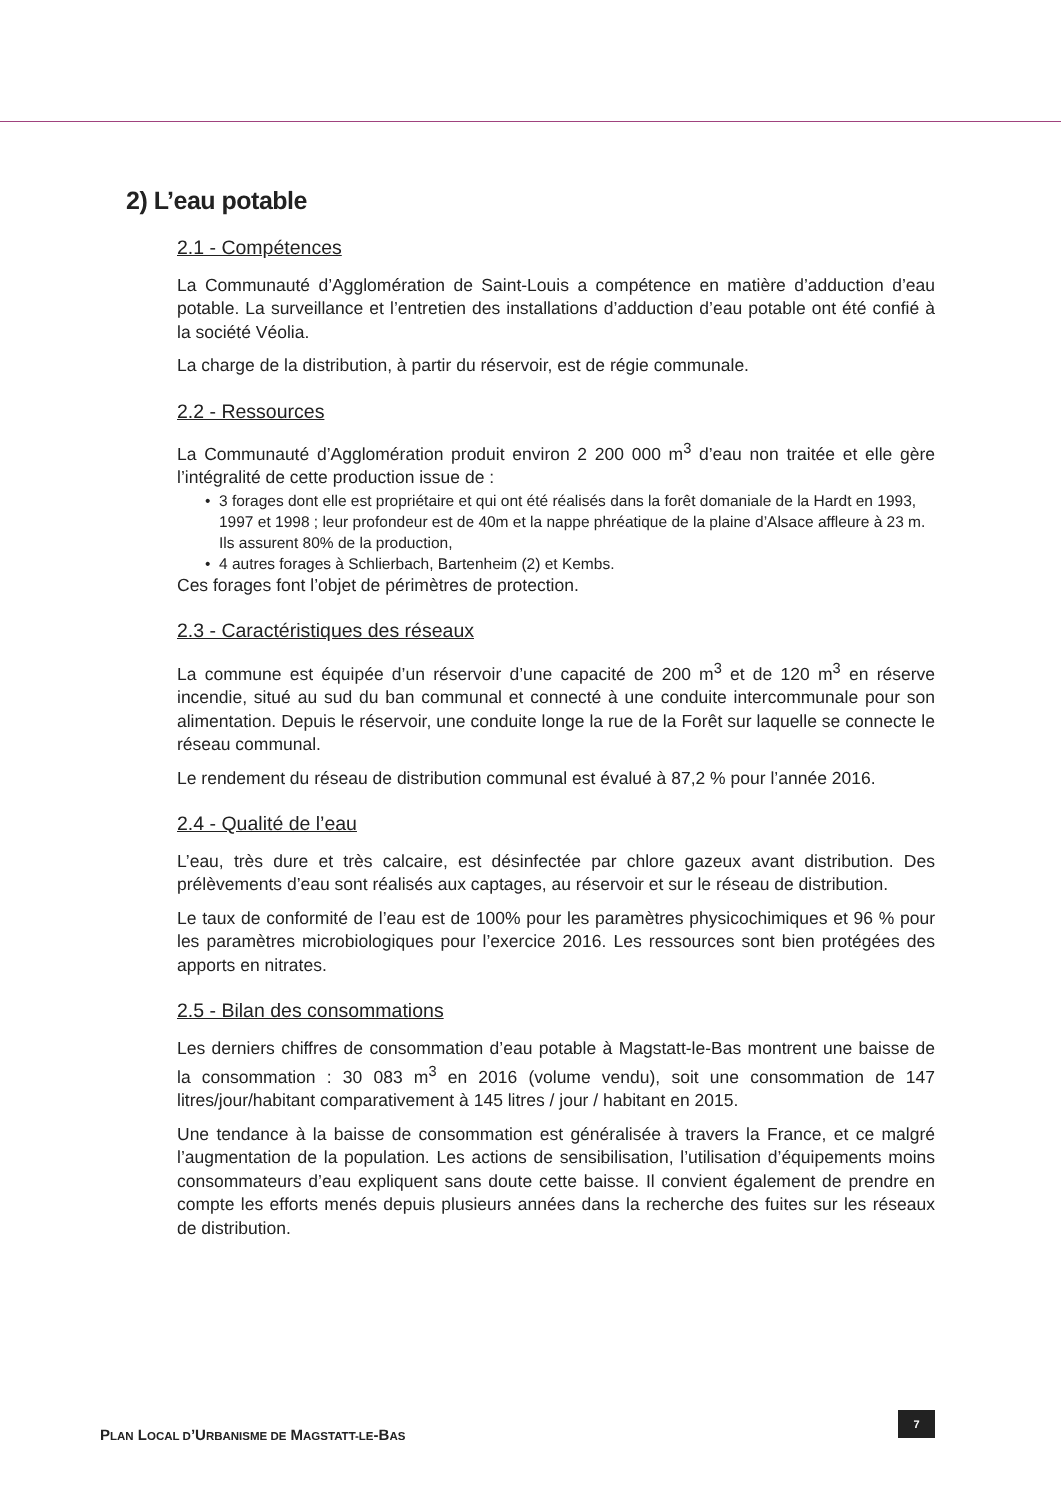2) L’eau potable
2.1 - Compétences
La Communauté d’Agglomération de Saint-Louis a compétence en matière d’adduction d’eau potable. La surveillance et l’entretien des installations d’adduction d’eau potable ont été confié à la société Véolia.
La charge de la distribution, à partir du réservoir, est de régie communale.
2.2 - Ressources
La Communauté d’Agglomération produit environ 2 200 000 m<sup>3</sup> d’eau non traitée et elle gère l’intégralité de cette production issue de :
• 3 forages dont elle est propriétaire et qui ont été réalisés dans la forêt domaniale de la Hardt en 1993, 1997 et 1998 ; leur profondeur est de 40m et la nappe phréatique de la plaine d’Alsace affleure à 23 m. Ils assurent 80% de la production,
• 4 autres forages à Schlierbach, Bartenheim (2) et Kembs.
Ces forages font l’objet de périmètres de protection.
2.3 - Caractéristiques des réseaux
La commune est équipée d’un réservoir d’une capacité de 200 m<sup>3</sup> et de 120 m<sup>3</sup> en réserve incendie, situé au sud du ban communal et connecté à une conduite intercommunale pour son alimentation. Depuis le réservoir, une conduite longe la rue de la Forêt sur laquelle se connecte le réseau communal.
Le rendement du réseau de distribution communal est évalué à 87,2 % pour l’année 2016.
2.4 - Qualité de l’eau
L’eau, très dure et très calcaire, est désinfectée par chlore gazeux avant distribution. Des prélèvements d’eau sont réalisés aux captages, au réservoir et sur le réseau de distribution.
Le taux de conformité de l’eau est de 100% pour les paramètres physicochimiques et 96 % pour les paramètres microbiologiques pour l’exercice 2016. Les ressources sont bien protégées des apports en nitrates.
2.5 - Bilan des consommations
Les derniers chiffres de consommation d’eau potable à Magstatt-le-Bas montrent une baisse de la consommation : 30 083 m<sup>3</sup> en 2016 (volume vendu), soit une consommation de 147 litres/jour/habitant comparativement à 145 litres / jour / habitant en 2015.
Une tendance à la baisse de consommation est généralisée à travers la France, et ce malgré l’augmentation de la population. Les actions de sensibilisation, l’utilisation d’équipements moins consommateurs d’eau expliquent sans doute cette baisse. Il convient également de prendre en compte les efforts menés depuis plusieurs années dans la recherche des fuites sur les réseaux de distribution.
PLAN LOCAL D’URBANISME DE MAGSTATT-LE-BAS
7